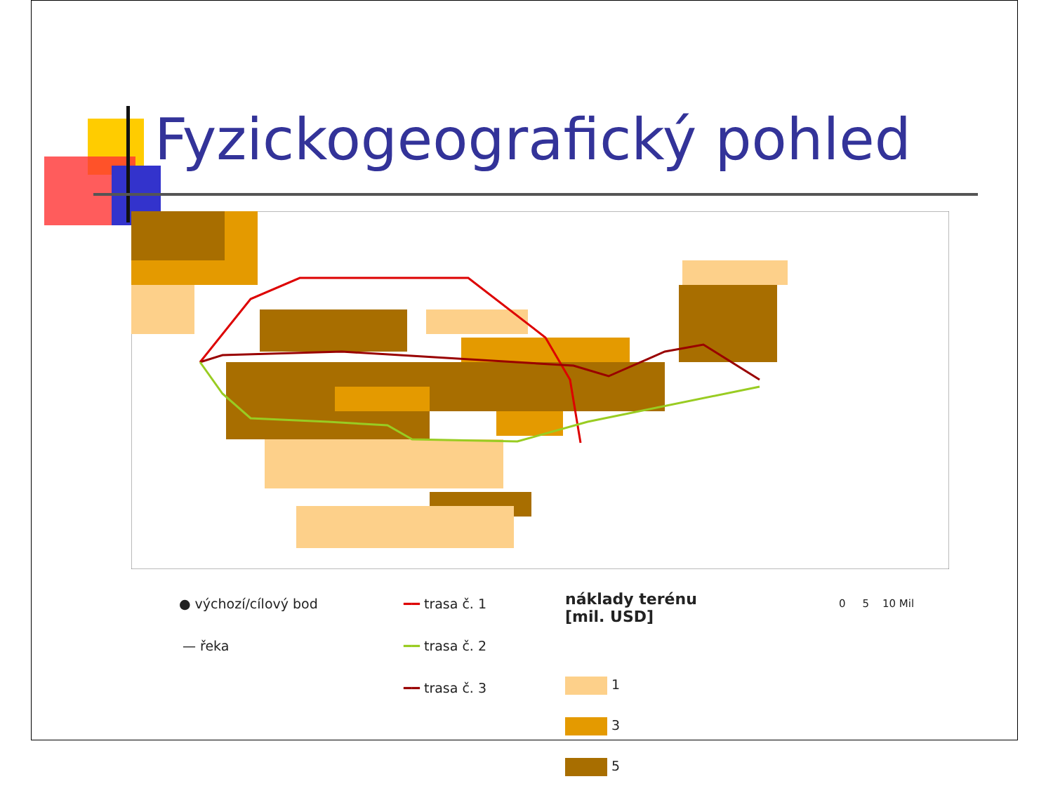Fyzickogeografický pohled
● výchozí/cílový bod
— řeka
━━ trasa č. 1
━━ trasa č. 2
━━ trasa č. 3
náklady terénu
[mil. USD]
1
3
5
0 5 10 Mil